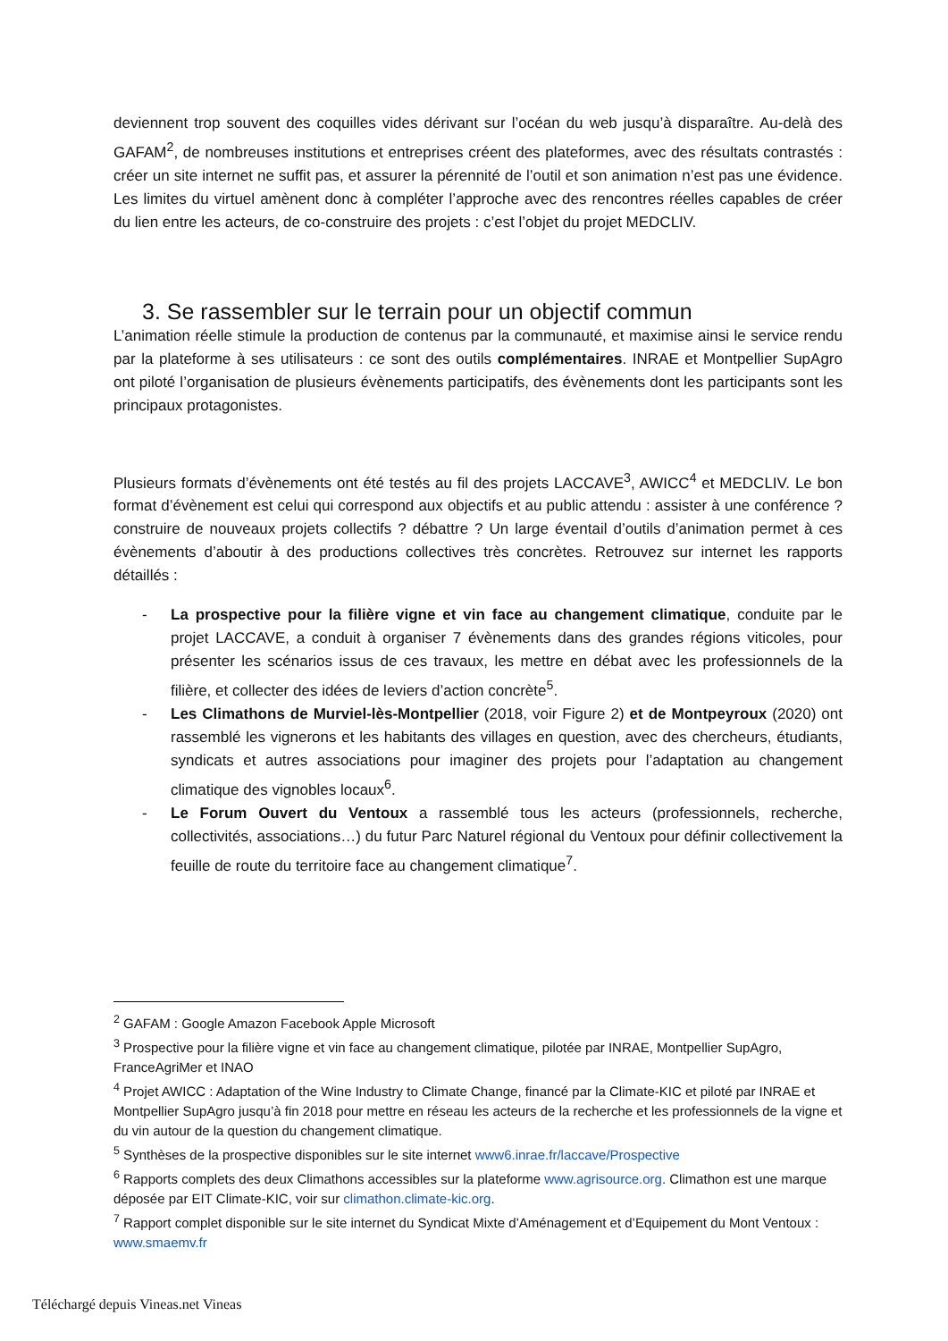deviennent trop souvent des coquilles vides dérivant sur l’océan du web jusqu’à disparaître. Au-delà des GAFAM<sup>2</sup>, de nombreuses institutions et entreprises créent des plateformes, avec des résultats contrastés : créer un site internet ne suffit pas, et assurer la pérennité de l’outil et son animation n’est pas une évidence. Les limites du virtuel amènent donc à compléter l’approche avec des rencontres réelles capables de créer du lien entre les acteurs, de co-construire des projets : c’est l’objet du projet MEDCLIV.
3. Se rassembler sur le terrain pour un objectif commun
L’animation réelle stimule la production de contenus par la communauté, et maximise ainsi le service rendu par la plateforme à ses utilisateurs : ce sont des outils complémentaires. INRAE et Montpellier SupAgro ont piloté l’organisation de plusieurs évènements participatifs, des évènements dont les participants sont les principaux protagonistes.
Plusieurs formats d’évènements ont été testés au fil des projets LACCAVE<sup>3</sup>, AWICC<sup>4</sup> et MEDCLIV. Le bon format d’évènement est celui qui correspond aux objectifs et au public attendu : assister à une conférence ? construire de nouveaux projets collectifs ? débattre ? Un large éventail d’outils d’animation permet à ces évènements d’aboutir à des productions collectives très concrètes. Retrouvez sur internet les rapports détaillés :
- La prospective pour la filière vigne et vin face au changement climatique, conduite par le projet LACCAVE, a conduit à organiser 7 évènements dans des grandes régions viticoles, pour présenter les scénarios issus de ces travaux, les mettre en débat avec les professionnels de la filière, et collecter des idées de leviers d’action concrète<sup>5</sup>.
- Les Climathons de Murviel-lès-Montpellier (2018, voir Figure 2) et de Montpeyroux (2020) ont rassemblé les vignerons et les habitants des villages en question, avec des chercheurs, étudiants, syndicats et autres associations pour imaginer des projets pour l’adaptation au changement climatique des vignobles locaux<sup>6</sup>.
- Le Forum Ouvert du Ventoux a rassemblé tous les acteurs (professionnels, recherche, collectivités, associations…) du futur Parc Naturel régional du Ventoux pour définir collectivement la feuille de route du territoire face au changement climatique<sup>7</sup>.
<sup>2</sup> GAFAM : Google Amazon Facebook Apple Microsoft
<sup>3</sup> Prospective pour la filière vigne et vin face au changement climatique, pilotée par INRAE, Montpellier SupAgro, FranceAgriMer et INAO
<sup>4</sup> Projet AWICC : Adaptation of the Wine Industry to Climate Change, financé par la Climate-KIC et piloté par INRAE et Montpellier SupAgro jusqu’à fin 2018 pour mettre en réseau les acteurs de la recherche et les professionnels de la vigne et du vin autour de la question du changement climatique.
<sup>5</sup> Synthèses de la prospective disponibles sur le site internet www6.inrae.fr/laccave/Prospective
<sup>6</sup> Rapports complets des deux Climathons accessibles sur la plateforme www.agrisource.org. Climathon est une marque déposée par EIT Climate-KIC, voir sur climathon.climate-kic.org.
<sup>7</sup> Rapport complet disponible sur le site internet du Syndicat Mixte d’Aménagement et d’Equipement du Mont Ventoux : www.smaemv.fr
Téléchargé depuis Vineas.net Vineas